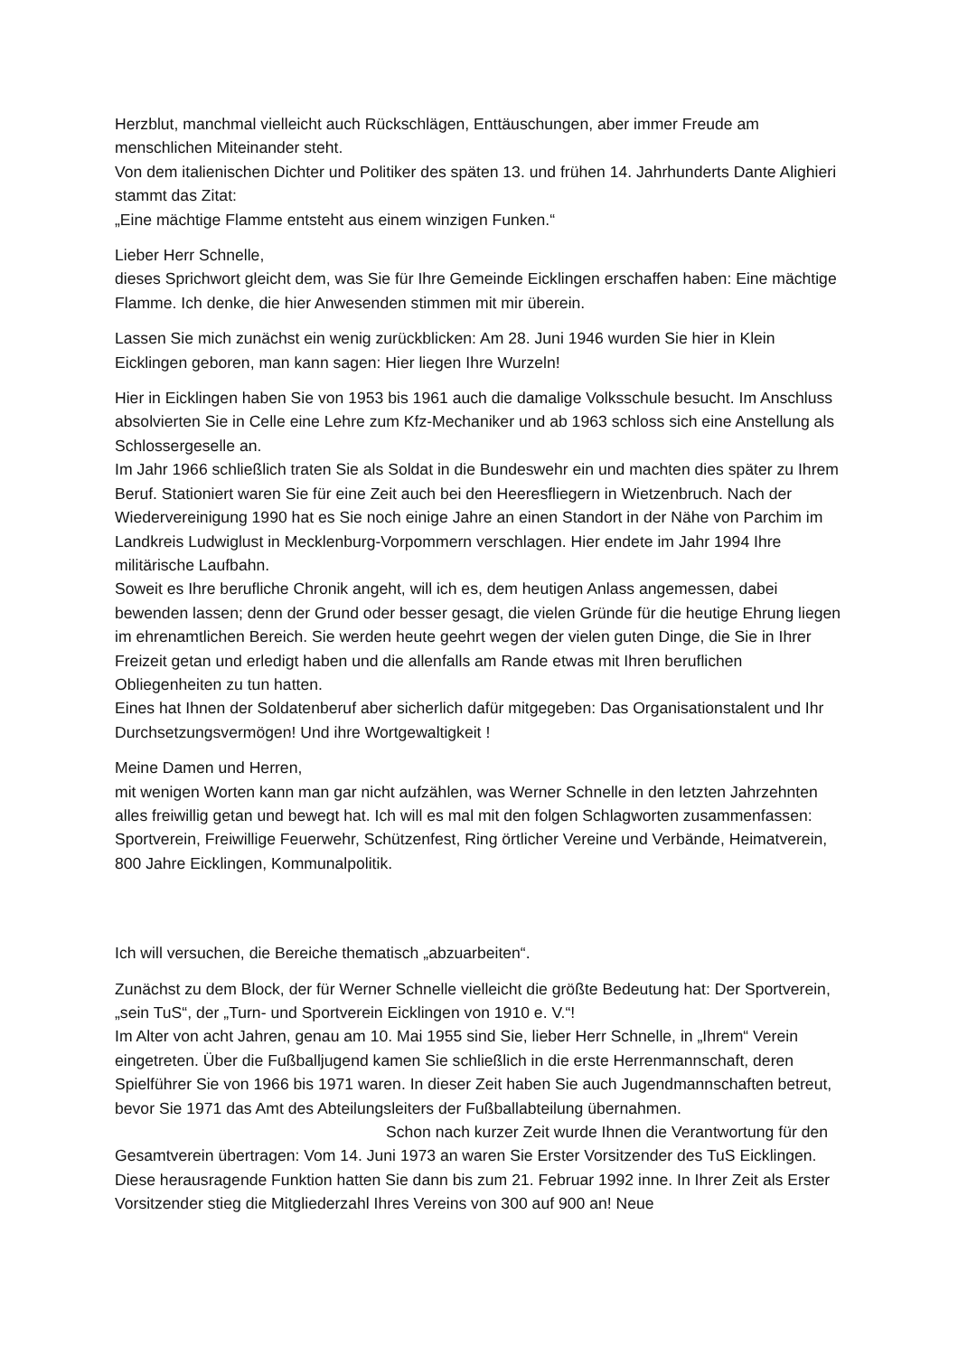Herzblut, manchmal vielleicht auch Rückschlägen, Enttäuschungen, aber immer Freude am menschlichen Miteinander steht.
Von dem italienischen Dichter und Politiker des späten 13. und frühen 14. Jahrhunderts Dante Alighieri stammt das Zitat:
„Eine mächtige Flamme entsteht aus einem winzigen Funken.“
Lieber Herr Schnelle,
dieses Sprichwort gleicht dem, was Sie für Ihre Gemeinde Eicklingen erschaffen haben: Eine mächtige Flamme. Ich denke, die hier Anwesenden stimmen mit mir überein.
Lassen Sie mich zunächst ein wenig zurückblicken: Am 28. Juni 1946 wurden Sie hier in Klein Eicklingen geboren, man kann sagen: Hier liegen Ihre Wurzeln!
Hier in Eicklingen haben Sie von 1953 bis 1961 auch die damalige Volksschule besucht. Im Anschluss absolvierten Sie in Celle eine Lehre zum Kfz-Mechaniker und ab 1963 schloss sich eine Anstellung als Schlossergeselle an.
Im Jahr 1966 schließlich traten Sie als Soldat in die Bundeswehr ein und machten dies später zu Ihrem Beruf. Stationiert waren Sie für eine Zeit auch bei den Heeresfliegern in Wietzenbruch. Nach der Wiedervereinigung 1990 hat es Sie noch einige Jahre an einen Standort in der Nähe von Parchim im Landkreis Ludwiglust in Mecklenburg-Vorpommern verschlagen. Hier endete im Jahr 1994 Ihre militärische Laufbahn.
Soweit es Ihre berufliche Chronik angeht, will ich es, dem heutigen Anlass angemessen, dabei bewenden lassen; denn der Grund oder besser gesagt, die vielen Gründe für die heutige Ehrung liegen im ehrenamtlichen Bereich. Sie werden heute geehrt wegen der vielen guten Dinge, die Sie in Ihrer Freizeit getan und erledigt haben und die allenfalls am Rande etwas mit Ihren beruflichen Obliegenheiten zu tun hatten.
Eines hat Ihnen der Soldatenberuf aber sicherlich dafür mitgegeben: Das Organisationstalent und Ihr Durchsetzungsvermögen! Und ihre Wortgewaltigkeit !
Meine Damen und Herren,
mit wenigen Worten kann man gar nicht aufzählen, was Werner Schnelle in den letzten Jahrzehnten alles freiwillig getan und bewegt hat. Ich will es mal mit den folgen Schlagworten zusammenfassen: Sportverein, Freiwillige Feuerwehr, Schützenfest, Ring örtlicher Vereine und Verbände, Heimatverein, 800 Jahre Eicklingen, Kommunalpolitik.
Ich will versuchen, die Bereiche thematisch „abzuarbeiten“.
Zunächst zu dem Block, der für Werner Schnelle vielleicht die größte Bedeutung hat: Der Sportverein, „sein TuS“, der „Turn- und Sportverein Eicklingen von 1910 e. V.“!
Im Alter von acht Jahren, genau am 10. Mai 1955 sind Sie, lieber Herr Schnelle, in „Ihrem“ Verein eingetreten. Über die Fußballjugend kamen Sie schließlich in die erste Herrenmannschaft, deren Spielführer Sie von 1966 bis 1971 waren. In dieser Zeit haben Sie auch Jugendmannschaften betreut, bevor Sie 1971 das Amt des Abteilungsleiters der Fußballabteilung übernahmen. Schon nach kurzer Zeit wurde Ihnen die Verantwortung für den Gesamtverein übertragen: Vom 14. Juni 1973 an waren Sie Erster Vorsitzender des TuS Eicklingen.
Diese herausragende Funktion hatten Sie dann bis zum 21. Februar 1992 inne. In Ihrer Zeit als Erster Vorsitzender stieg die Mitgliederzahl Ihres Vereins von 300 auf 900 an! Neue